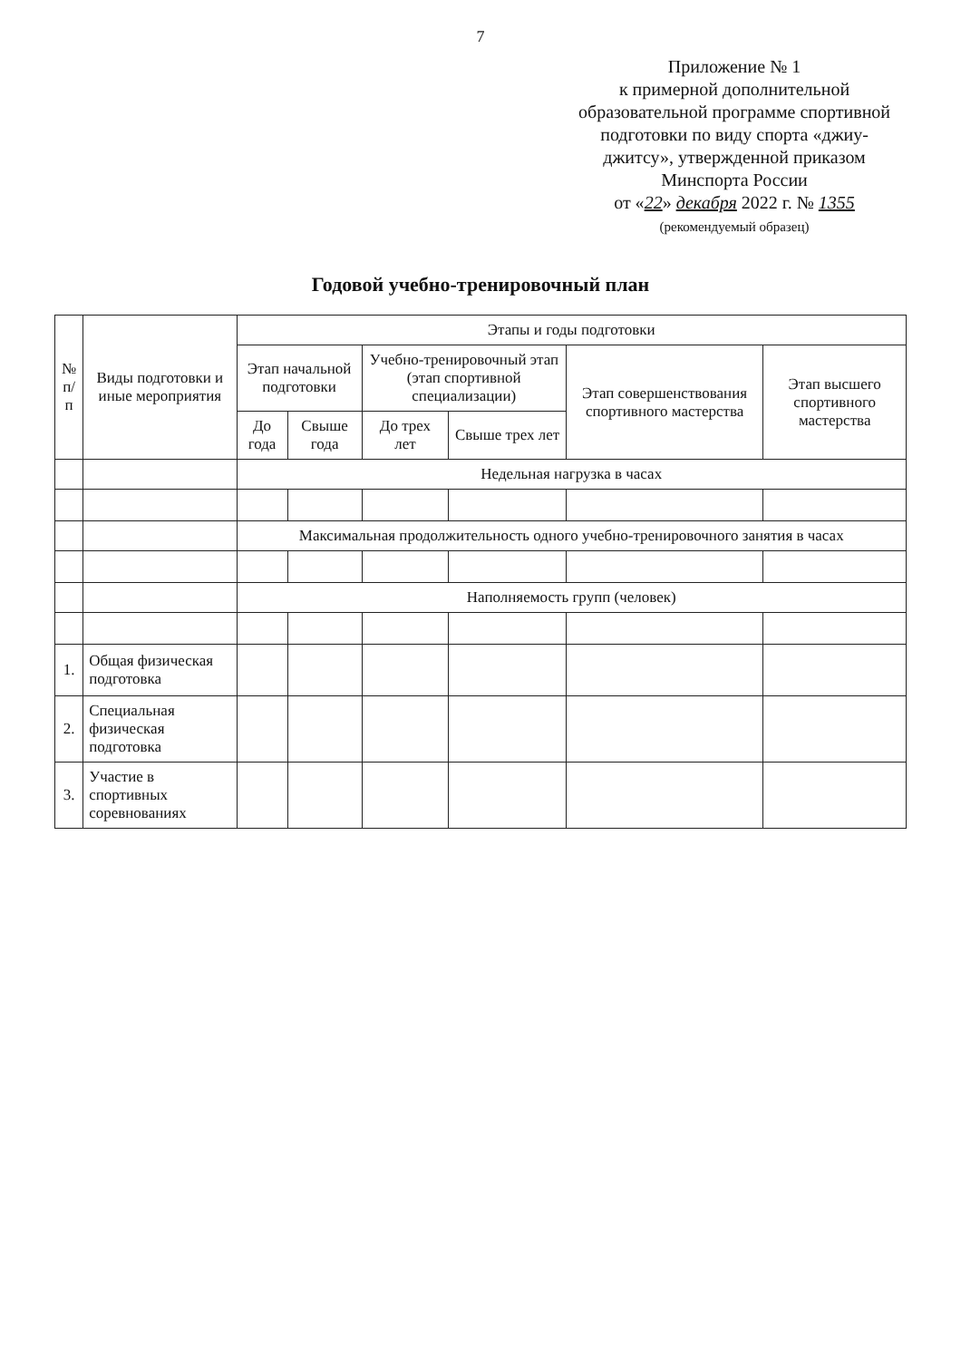7
Приложение № 1
к примерной дополнительной
образовательной программе спортивной
подготовки по виду спорта «джиу-
джитсу», утвержденной приказом
Минспорта России
от «22» декабря 2022 г. № 1355
(рекомендуемый образец)
Годовой учебно-тренировочный план
| № п/п | Виды подготовки и иные мероприятия | Этапы и годы подготовки | | | | | |
| --- | --- | --- | --- | --- | --- | --- | --- |
| | | Этап начальной подготовки | | Учебно-тренировочный этап (этап спортивной специализации) | | Этап совершенствования спортивного мастерства | Этап высшего спортивного мастерства |
| | | До года | Свыше года | До трех лет | Свыше трех лет | | |
| | | Недельная нагрузка в часах | | | | | |
| | | Максимальная продолжительность одного учебно-тренировочного занятия в часах | | | | | |
| | | Наполняемость групп (человек) | | | | | |
| 1. | Общая физическая подготовка | | | | | | |
| 2. | Специальная физическая подготовка | | | | | | |
| 3. | Участие в спортивных соревнованиях | | | | | | |